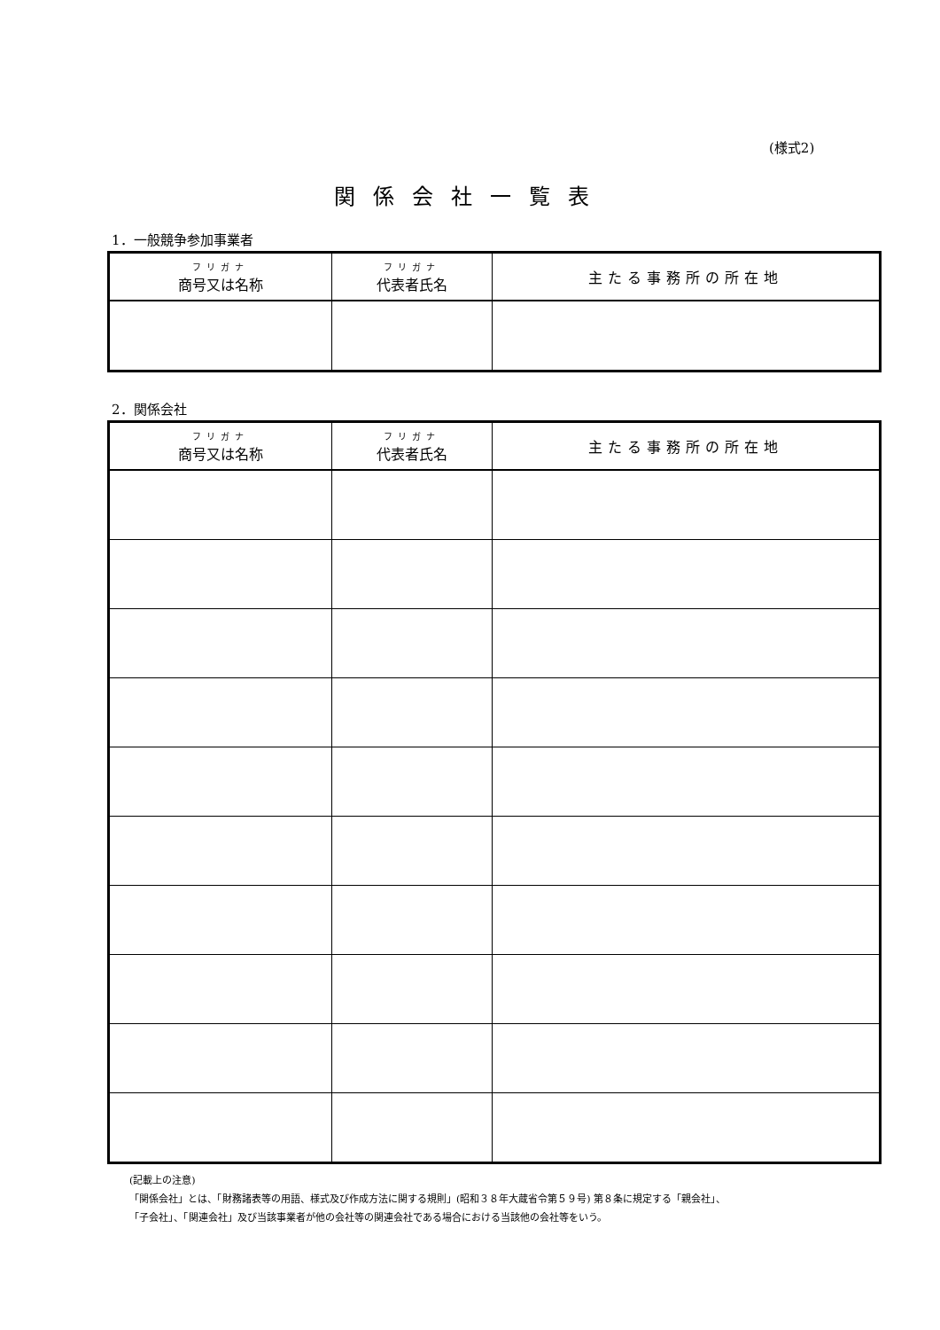(様式2)
関係会社一覧表
1．一般競争参加事業者
| フリガナ 商号又は名称 | フリガナ 代表者氏名 | 主たる事務所の所在地 |
| --- | --- | --- |
2．関係会社
| フリガナ 商号又は名称 | フリガナ 代表者氏名 | 主たる事務所の所在地 |
| --- | --- | --- |
(記載上の注意)
「関係会社」とは、「財務諸表等の用語、様式及び作成方法に関する規則」(昭和３８年大蔵省令第５９号) 第８条に規定する「親会社」、
「子会社」、「関連会社」及び当該事業者が他の会社等の関連会社である場合における当該他の会社等をいう。